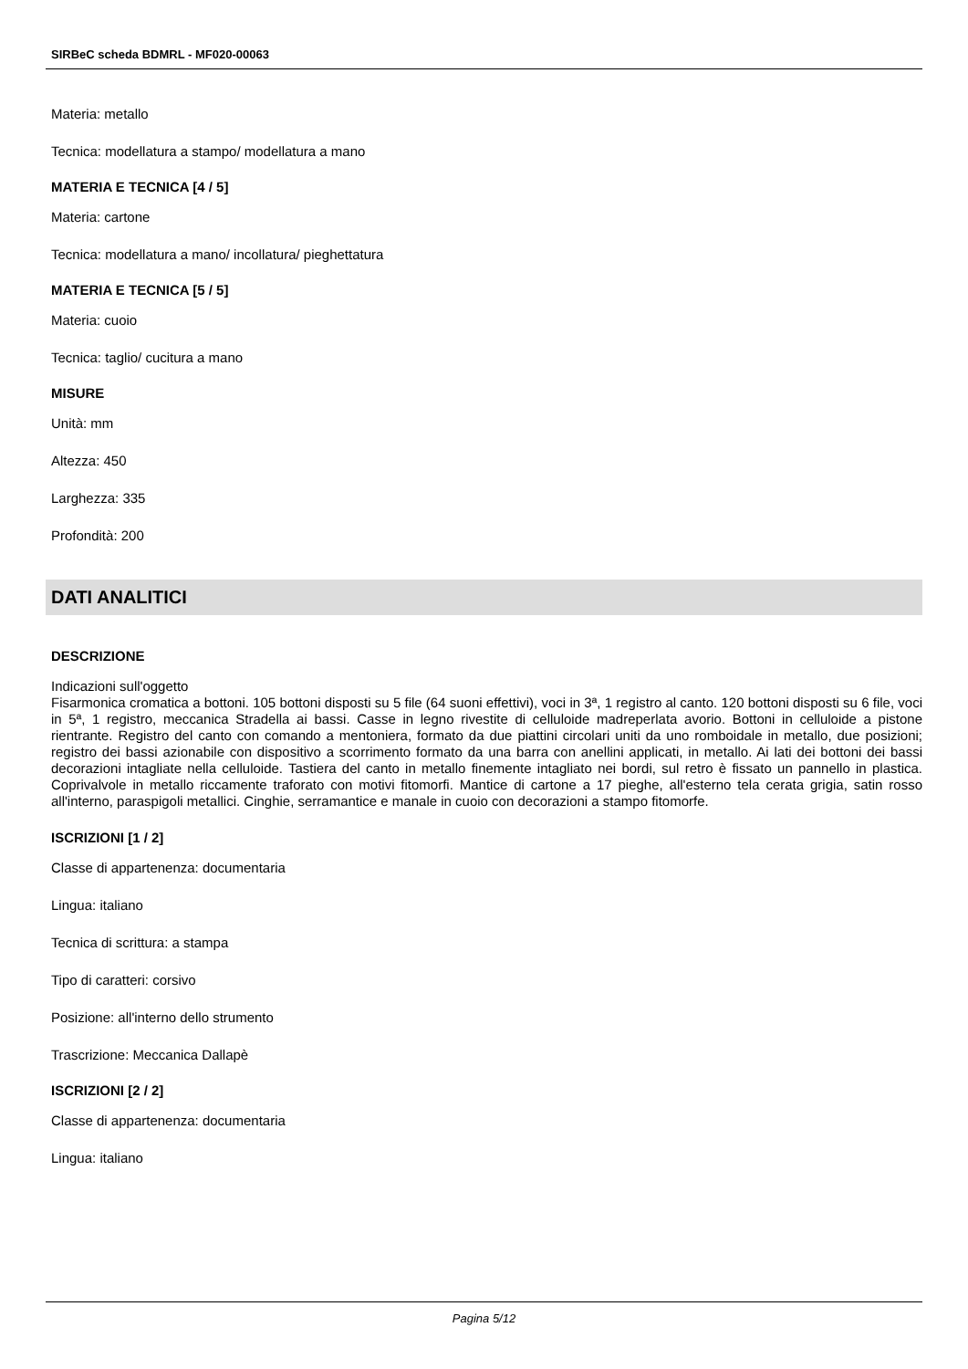SIRBeC scheda BDMRL - MF020-00063
Materia: metallo
Tecnica: modellatura a stampo/ modellatura a mano
MATERIA E TECNICA [4 / 5]
Materia: cartone
Tecnica: modellatura a mano/ incollatura/ pieghettatura
MATERIA E TECNICA [5 / 5]
Materia: cuoio
Tecnica: taglio/ cucitura a mano
MISURE
Unità: mm
Altezza: 450
Larghezza: 335
Profondità: 200
DATI ANALITICI
DESCRIZIONE
Indicazioni sull'oggetto
Fisarmonica cromatica a bottoni. 105 bottoni disposti su 5 file (64 suoni effettivi), voci in 3ª, 1 registro al canto. 120 bottoni disposti su 6 file, voci in 5ª, 1 registro, meccanica Stradella ai bassi. Casse in legno rivestite di celluloide madreperlata avorio. Bottoni in celluloide a pistone rientrante. Registro del canto con comando a mentoniera, formato da due piattini circolari uniti da uno romboidale in metallo, due posizioni; registro dei bassi azionabile con dispositivo a scorrimento formato da una barra con anellini applicati, in metallo. Ai lati dei bottoni dei bassi decorazioni intagliate nella celluloide. Tastiera del canto in metallo finemente intagliato nei bordi, sul retro è fissato un pannello in plastica. Coprivalvole in metallo riccamente traforato con motivi fitomorfi. Mantice di cartone a 17 pieghe, all'esterno tela cerata grigia, satin rosso all'interno, paraspigoli metallici. Cinghie, serramantice e manale in cuoio con decorazioni a stampo fitomorfe.
ISCRIZIONI [1 / 2]
Classe di appartenenza: documentaria
Lingua: italiano
Tecnica di scrittura: a stampa
Tipo di caratteri: corsivo
Posizione: all'interno dello strumento
Trascrizione: Meccanica Dallapè
ISCRIZIONI [2 / 2]
Classe di appartenenza: documentaria
Lingua: italiano
Pagina 5/12